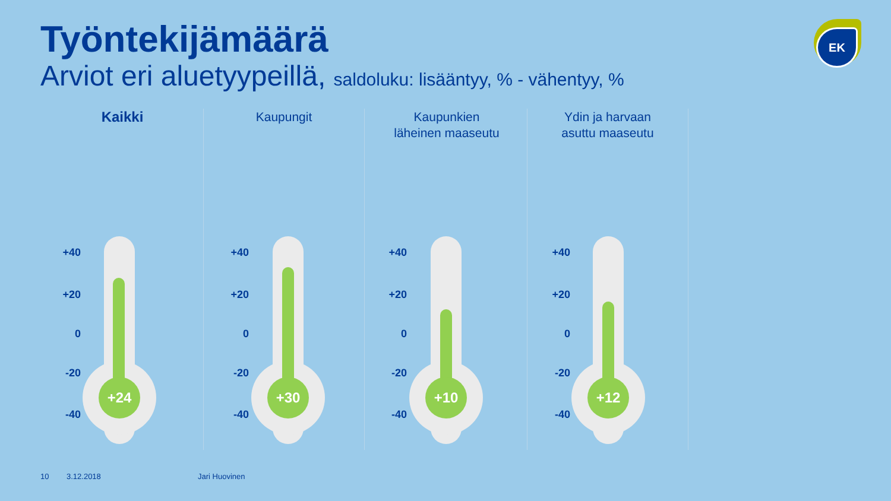Työntekijämäärä
Arviot eri aluetyypeillä, saldoluku: lisääntyy, % - vähentyy, %
EK
Kaikki
+40
+20
0
-20
-40
+24
Kaupungit
+40
+20
0
-20
-40
+30
Kaupunkien
läheinen maaseutu
+40
+20
0
-20
-40
+10
Ydin ja harvaan
asuttu maaseutu
+40
+20
0
-20
-40
+12
10 3.12.2018 Jari Huovinen